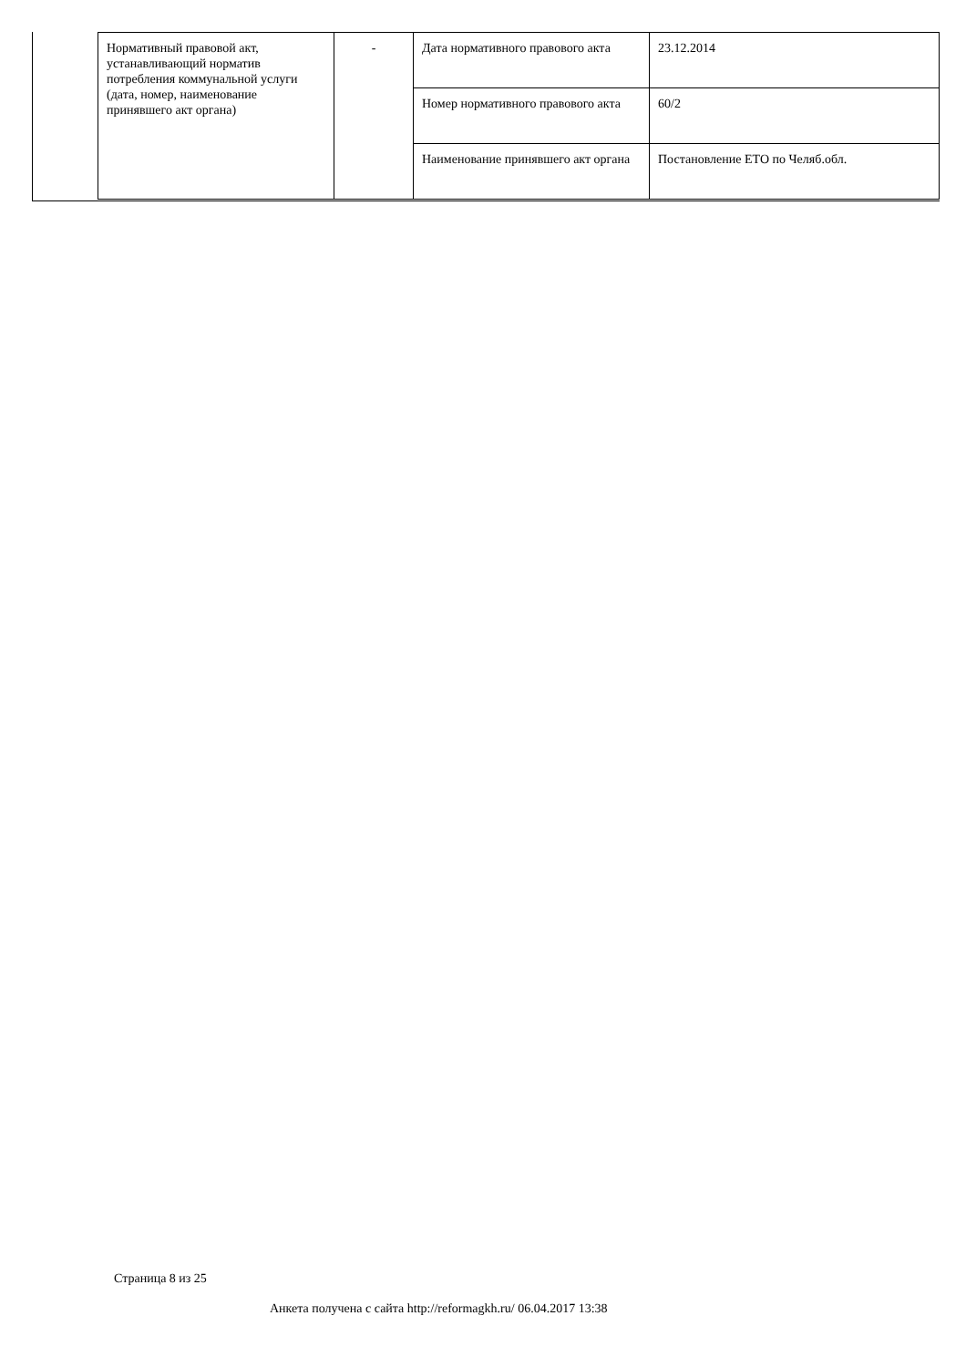| Нормативный правовой акт, устанавливающий норматив потребления коммунальной услуги (дата, номер, наименование принявшего акт органа) | - | Дата нормативного правового акта | 23.12.2014 |
| | | Номер нормативного правового акта | 60/2 |
| | | Наименование принявшего акт органа | Постановление ЕТО по Челяб.обл. |
Страница 8 из 25
Анкета получена с сайта http://reformagkh.ru/ 06.04.2017 13:38